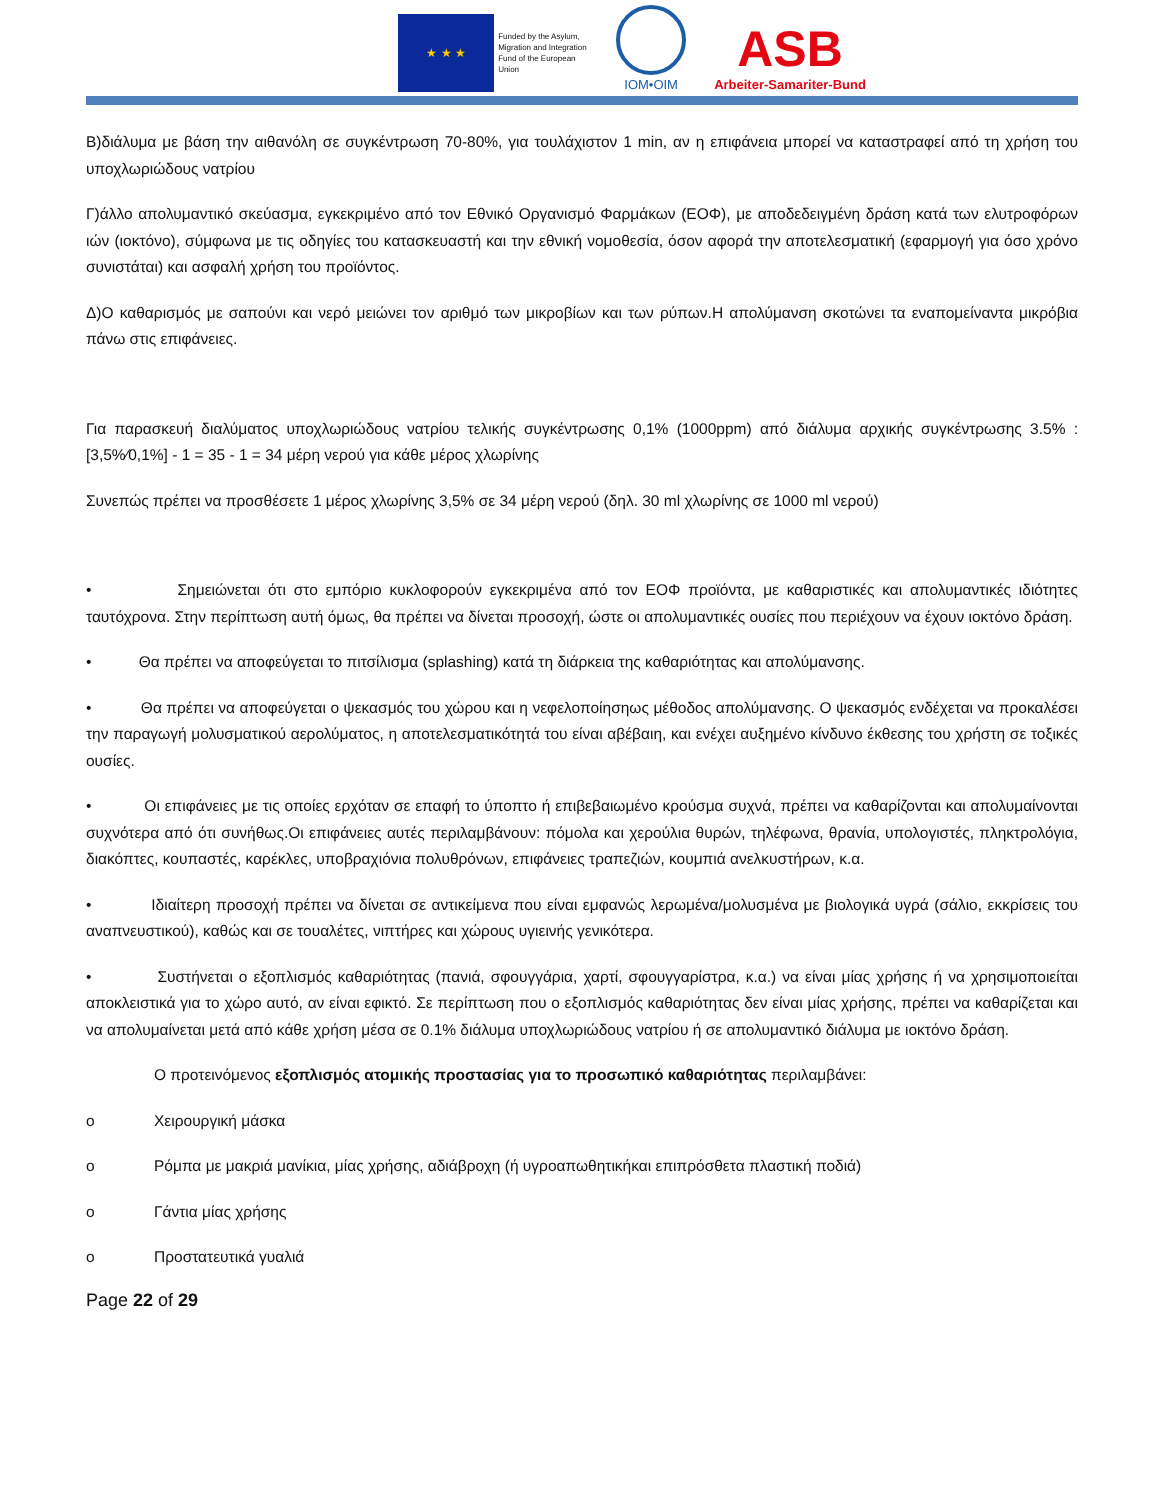★ ★ ★
Funded by the Asylum, Migration and Integration Fund of the European Union
IOM•OIM
ASB
Arbeiter-Samariter-Bund
Β)διάλυμα με βάση την αιθανόλη σε συγκέντρωση 70-80%, για τουλάχιστον 1 min, αν η επιφάνεια μπορεί να καταστραφεί από τη χρήση του υποχλωριώδους νατρίου
Γ)άλλο απολυμαντικό σκεύασμα, εγκεκριμένο από τον Εθνικό Οργανισμό Φαρμάκων (ΕΟΦ), με αποδεδειγμένη δράση κατά των ελυτροφόρων ιών (ιοκτόνο), σύμφωνα με τις οδηγίες του κατασκευαστή και την εθνική νομοθεσία, όσον αφορά την αποτελεσματική (εφαρμογή για όσο χρόνο συνιστάται) και ασφαλή χρήση του προϊόντος.
Δ)Ο καθαρισμός με σαπούνι και νερό μειώνει τον αριθμό των μικροβίων και των ρύπων.Η απολύμανση σκοτώνει τα εναπομείναντα μικρόβια πάνω στις επιφάνειες.
Για παρασκευή διαλύματος υποχλωριώδους νατρίου τελικής συγκέντρωσης 0,1% (1000ppm) από διάλυμα αρχικής συγκέντρωσης 3.5% : [3,5%⁄0,1%] - 1 = 35 - 1 = 34 μέρη νερού για κάθε μέρος χλωρίνης
Συνεπώς πρέπει να προσθέσετε 1 μέρος χλωρίνης 3,5% σε 34 μέρη νερού (δηλ. 30 ml χλωρίνης σε 1000 ml νερού)
• Σημειώνεται ότι στο εμπόριο κυκλοφορούν εγκεκριμένα από τον ΕΟΦ προϊόντα, με καθαριστικές και απολυμαντικές ιδιότητες ταυτόχρονα. Στην περίπτωση αυτή όμως, θα πρέπει να δίνεται προσοχή, ώστε οι απολυμαντικές ουσίες που περιέχουν να έχουν ιοκτόνο δράση.
• Θα πρέπει να αποφεύγεται το πιτσίλισμα (splashing) κατά τη διάρκεια της καθαριότητας και απολύμανσης.
• Θα πρέπει να αποφεύγεται ο ψεκασμός του χώρου και η νεφελοποίησηως μέθοδος απολύμανσης. Ο ψεκασμός ενδέχεται να προκαλέσει την παραγωγή μολυσματικού αερολύματος, η αποτελεσματικότητά του είναι αβέβαιη, και ενέχει αυξημένο κίνδυνο έκθεσης του χρήστη σε τοξικές ουσίες.
• Οι επιφάνειες με τις οποίες ερχόταν σε επαφή το ύποπτο ή επιβεβαιωμένο κρούσμα συχνά, πρέπει να καθαρίζονται και απολυμαίνονται συχνότερα από ότι συνήθως.Οι επιφάνειες αυτές περιλαμβάνουν: πόμολα και χερούλια θυρών, τηλέφωνα, θρανία, υπολογιστές, πληκτρολόγια, διακόπτες, κουπαστές, καρέκλες, υποβραχιόνια πολυθρόνων, επιφάνειες τραπεζιών, κουμπιά ανελκυστήρων, κ.α.
• Ιδιαίτερη προσοχή πρέπει να δίνεται σε αντικείμενα που είναι εμφανώς λερωμένα/μολυσμένα με βιολογικά υγρά (σάλιο, εκκρίσεις του αναπνευστικού), καθώς και σε τουαλέτες, νιπτήρες και χώρους υγιεινής γενικότερα.
• Συστήνεται ο εξοπλισμός καθαριότητας (πανιά, σφουγγάρια, χαρτί, σφουγγαρίστρα, κ.α.) να είναι μίας χρήσης ή να χρησιμοποιείται αποκλειστικά για το χώρο αυτό, αν είναι εφικτό. Σε περίπτωση που ο εξοπλισμός καθαριότητας δεν είναι μίας χρήσης, πρέπει να καθαρίζεται και να απολυμαίνεται μετά από κάθε χρήση μέσα σε 0.1% διάλυμα υποχλωριώδους νατρίου ή σε απολυμαντικό διάλυμα με ιοκτόνο δράση.
Ο προτεινόμενος εξοπλισμός ατομικής προστασίας για το προσωπικό καθαριότητας περιλαμβάνει:
o Χειρουργική μάσκα
o Ρόμπα με μακριά μανίκια, μίας χρήσης, αδιάβροχη (ή υγροαπωθητικήκαι επιπρόσθετα πλαστική ποδιά)
o Γάντια μίας χρήσης
o Προστατευτικά γυαλιά
Page 22 of 29